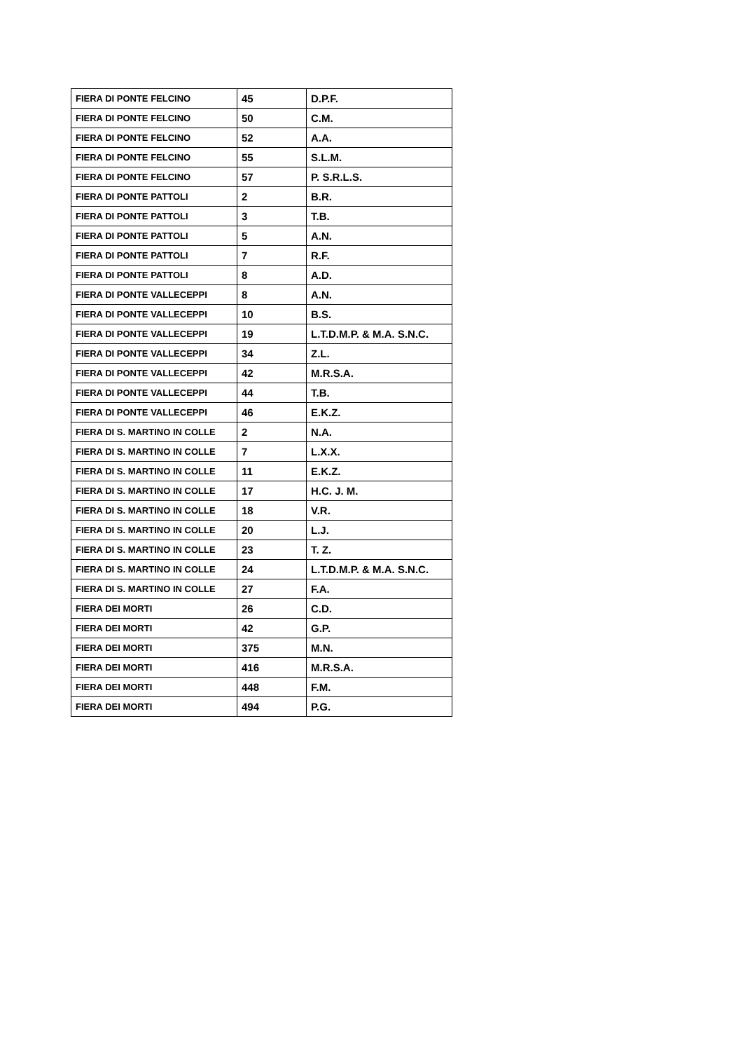| FIERA DI PONTE FELCINO | 45 | D.P.F. |
| FIERA DI PONTE FELCINO | 50 | C.M. |
| FIERA DI PONTE FELCINO | 52 | A.A. |
| FIERA DI PONTE FELCINO | 55 | S.L.M. |
| FIERA DI PONTE FELCINO | 57 | P. S.R.L.S. |
| FIERA DI PONTE PATTOLI | 2 | B.R. |
| FIERA DI PONTE PATTOLI | 3 | T.B. |
| FIERA DI PONTE PATTOLI | 5 | A.N. |
| FIERA DI PONTE PATTOLI | 7 | R.F. |
| FIERA DI PONTE PATTOLI | 8 | A.D. |
| FIERA DI PONTE VALLECEPPI | 8 | A.N. |
| FIERA DI PONTE VALLECEPPI | 10 | B.S. |
| FIERA DI PONTE VALLECEPPI | 19 | L.T.D.M.P. & M.A. S.N.C. |
| FIERA DI PONTE VALLECEPPI | 34 | Z.L. |
| FIERA DI PONTE VALLECEPPI | 42 | M.R.S.A. |
| FIERA DI PONTE VALLECEPPI | 44 | T.B. |
| FIERA DI PONTE VALLECEPPI | 46 | E.K.Z. |
| FIERA DI S. MARTINO IN COLLE | 2 | N.A. |
| FIERA DI S. MARTINO IN COLLE | 7 | L.X.X. |
| FIERA DI S. MARTINO IN COLLE | 11 | E.K.Z. |
| FIERA DI S. MARTINO IN COLLE | 17 | H.C. J. M. |
| FIERA DI S. MARTINO IN COLLE | 18 | V.R. |
| FIERA DI S. MARTINO IN COLLE | 20 | L.J. |
| FIERA DI S. MARTINO IN COLLE | 23 | T. Z. |
| FIERA DI S. MARTINO IN COLLE | 24 | L.T.D.M.P. & M.A. S.N.C. |
| FIERA DI S. MARTINO IN COLLE | 27 | F.A. |
| FIERA DEI MORTI | 26 | C.D. |
| FIERA DEI MORTI | 42 | G.P. |
| FIERA DEI MORTI | 375 | M.N. |
| FIERA DEI MORTI | 416 | M.R.S.A. |
| FIERA DEI MORTI | 448 | F.M. |
| FIERA DEI MORTI | 494 | P.G. |